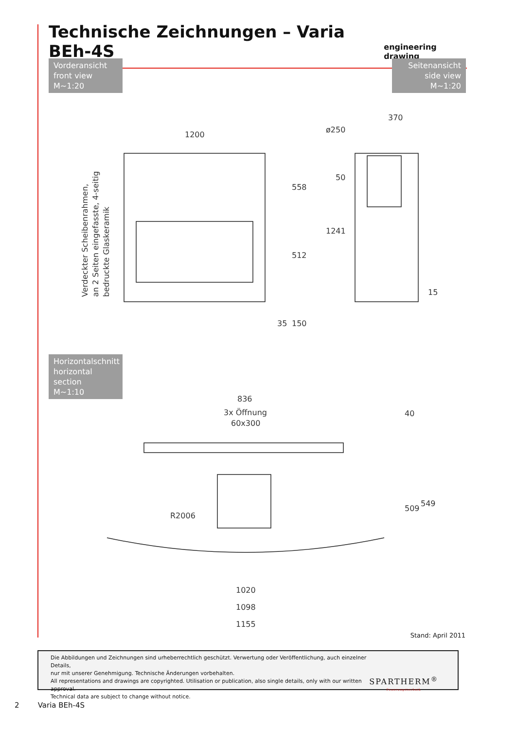Technische Zeichnungen – Varia BEh-4S
engineering drawing
Vorderansicht
front view
M~1:20
Seitenansicht
side view
M~1:20
1200
558
512
35
150
ø250
370
50
1241
15
Verdeckter Scheibenrahmen,
an 2 Seiten eingefasste, 4-seitig
bedruckte Glaskeramik
Horizontalschnitt
horizontal section
M~1:10
836
3x Öffnung
60x300
40
509
549
R2006
1020
1098
1155
Stand: April 2011
Die Abbildungen und Zeichnungen sind urheberrechtlich geschützt. Verwertung oder Veröffentlichung, auch einzelner Details,
nur mit unserer Genehmigung. Technische Änderungen vorbehalten.
All representations and drawings are copyrighted. Utilisation or publication, also single details, only with our written approval.
Technical data are subject to change without notice.
SPARTHERM<sup>®</sup>
Feuerungstechnik
2 Varia BEh-4S